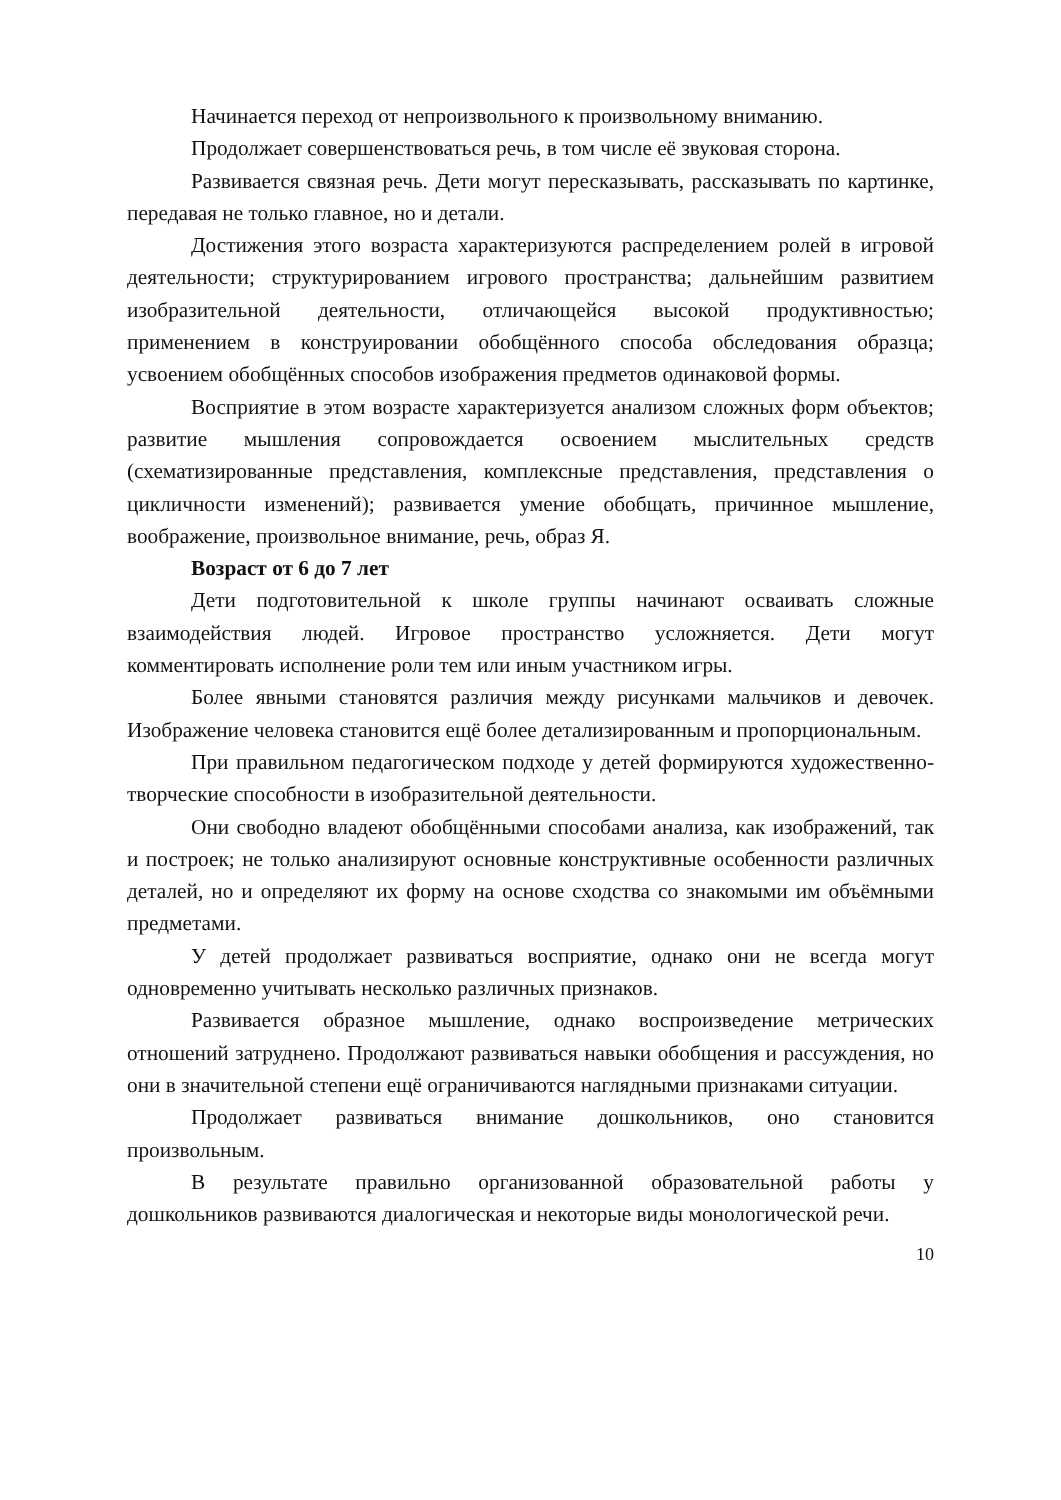Начинается переход от непроизвольного к произвольному вниманию.
Продолжает совершенствоваться речь, в том числе её звуковая сторона.
Развивается связная речь. Дети могут пересказывать, рассказывать по картинке, передавая не только главное, но и детали.
Достижения этого возраста характеризуются распределением ролей в игровой деятельности; структурированием игрового пространства; дальнейшим развитием изобразительной деятельности, отличающейся высокой продуктивностью; применением в конструировании обобщённого способа обследования образца; усвоением обобщённых способов изображения предметов одинаковой формы.
Восприятие в этом возрасте характеризуется анализом сложных форм объектов; развитие мышления сопровождается освоением мыслительных средств (схематизированные представления, комплексные представления, представления о цикличности изменений); развивается умение обобщать, причинное мышление, воображение, произвольное внимание, речь, образ Я.
Возраст от 6 до 7 лет
Дети подготовительной к школе группы начинают осваивать сложные взаимодействия людей. Игровое пространство усложняется. Дети могут комментировать исполнение роли тем или иным участником игры.
Более явными становятся различия между рисунками мальчиков и девочек. Изображение человека становится ещё более детализированным и пропорциональным.
При правильном педагогическом подходе у детей формируются художественно-творческие способности в изобразительной деятельности.
Они свободно владеют обобщёнными способами анализа, как изображений, так и построек; не только анализируют основные конструктивные особенности различных деталей, но и определяют их форму на основе сходства со знакомыми им объёмными предметами.
У детей продолжает развиваться восприятие, однако они не всегда могут одновременно учитывать несколько различных признаков.
Развивается образное мышление, однако воспроизведение метрических отношений затруднено. Продолжают развиваться навыки обобщения и рассуждения, но они в значительной степени ещё ограничиваются наглядными признаками ситуации.
Продолжает развиваться внимание дошкольников, оно становится произвольным.
В результате правильно организованной образовательной работы у дошкольников развиваются диалогическая и некоторые виды монологической речи.
10